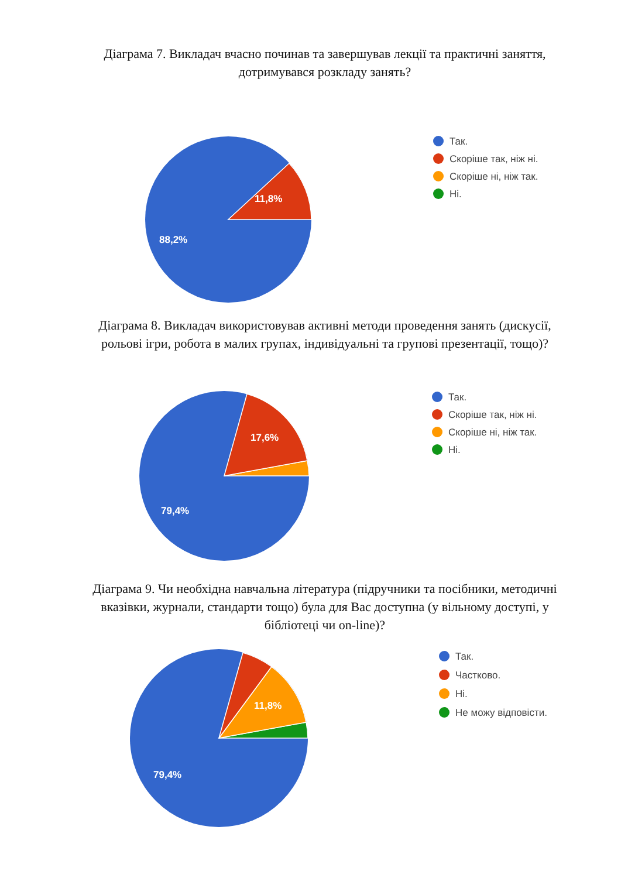Діаграма 7. Викладач вчасно починав та завершував лекції та практичні заняття, дотримувався розкладу занять?
11,8%
88,2%
Так.
Скоріше так, ніж ні.
Скоріше ні, ніж так.
Ні.
Діаграма 8. Викладач використовував активні методи проведення занять (дискусії, рольові ігри, робота в малих групах, індивідуальні та групові презентації, тощо)?
17,6%
79,4%
Так.
Скоріше так, ніж ні.
Скоріше ні, ніж так.
Ні.
Діаграма 9. Чи необхідна навчальна література (підручники та посібники, методичні вказівки, журнали, стандарти тощо) була для Вас доступна (у вільному доступі, у бібліотеці чи on-line)?
11,8%
79,4%
Так.
Частково.
Ні.
Не можу відповісти.